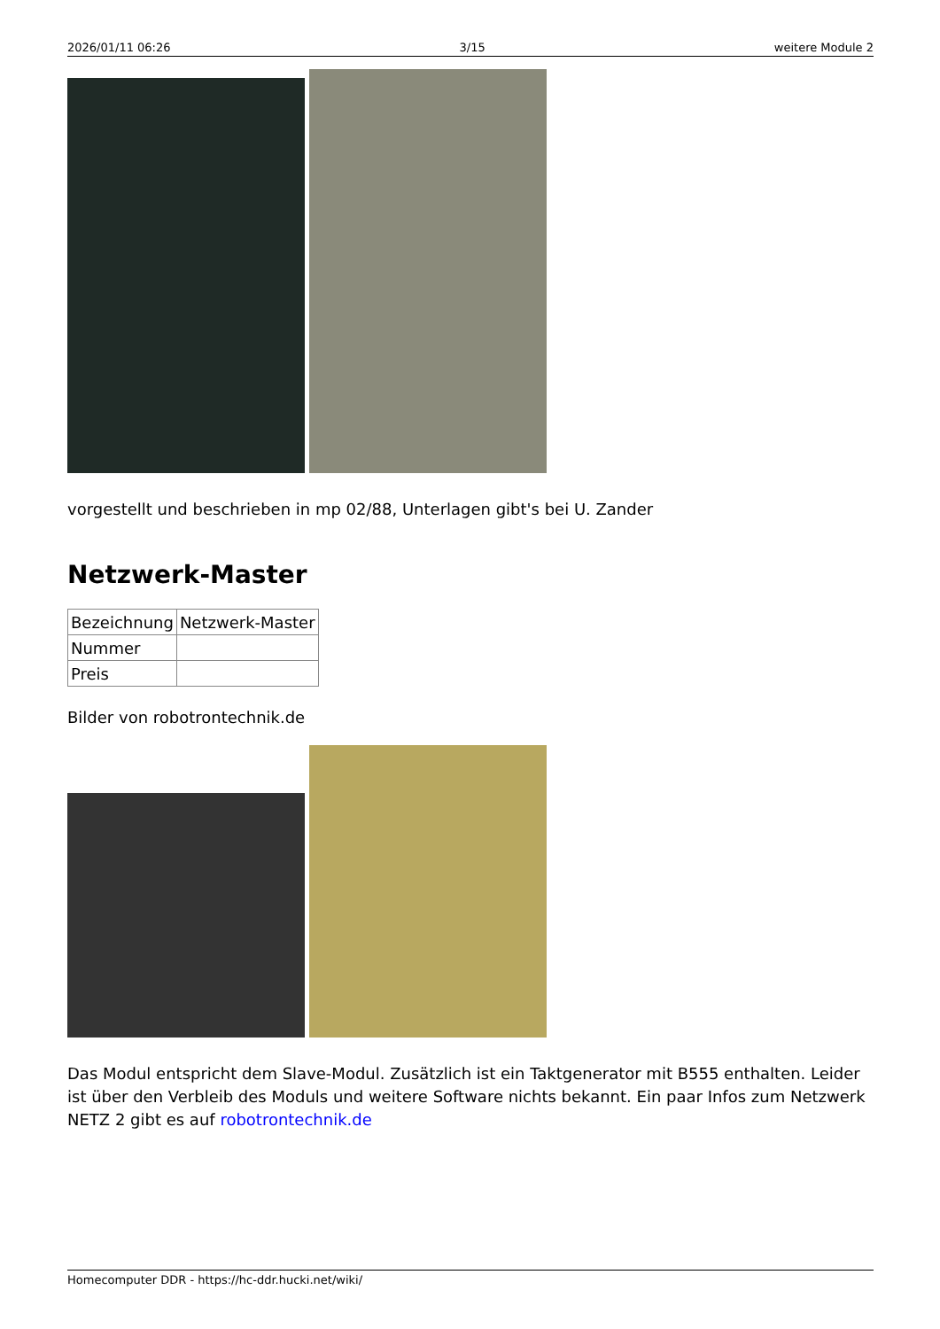2026/01/11 06:26 3/15 weitere Module 2
vorgestellt und beschrieben in mp 02/88, Unterlagen gibt's bei U. Zander
Netzwerk-Master
| Bezeichnung | Netzwerk-Master |
| Nummer | |
| Preis | |
Bilder von robotrontechnik.de
Das Modul entspricht dem Slave-Modul. Zusätzlich ist ein Taktgenerator mit B555 enthalten. Leider ist über den Verbleib des Moduls und weitere Software nichts bekannt. Ein paar Infos zum Netzwerk NETZ 2 gibt es auf robotrontechnik.de
Homecomputer DDR - https://hc-ddr.hucki.net/wiki/